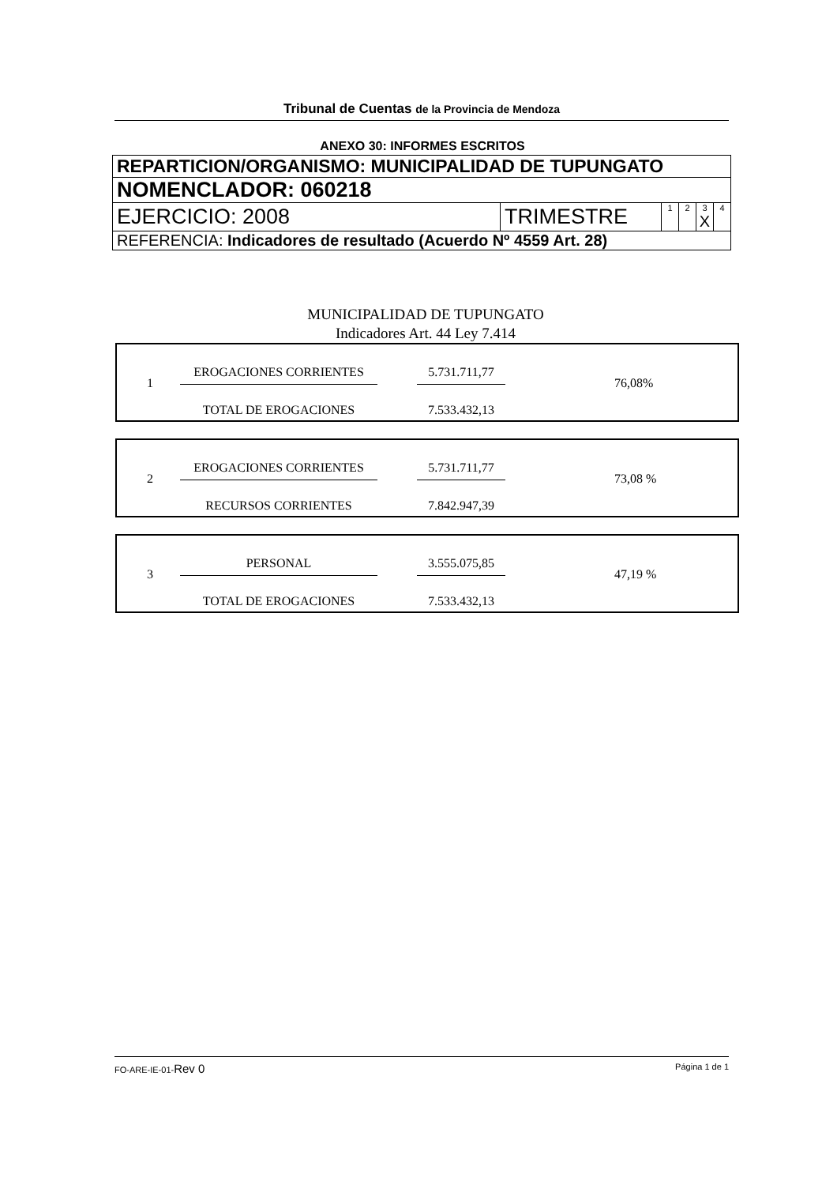Tribunal de Cuentas de la Provincia de Mendoza
ANEXO 30: INFORMES ESCRITOS
| REPARTICION/ORGANISMO: MUNICIPALIDAD DE TUPUNGATO | | | | | |
| NOMENCLADOR: 060218 | | | | | |
| EJERCICIO: 2008 | TRIMESTRE | 1 | 2 | 3 X | 4 |
| REFERENCIA: Indicadores de resultado (Acuerdo Nº 4559 Art. 28) | | | | | |
MUNICIPALIDAD DE TUPUNGATO
Indicadores Art. 44 Ley 7.414
1
EROGACIONES CORRIENTES
5.731.711,77
76,08%
TOTAL DE EROGACIONES
7.533.432,13
2
EROGACIONES CORRIENTES
5.731.711,77
73,08 %
RECURSOS CORRIENTES
7.842.947,39
3
PERSONAL
3.555.075,85
47,19 %
TOTAL DE EROGACIONES
7.533.432,13
FO-ARE-IE-01-Rev 0 Página 1 de 1